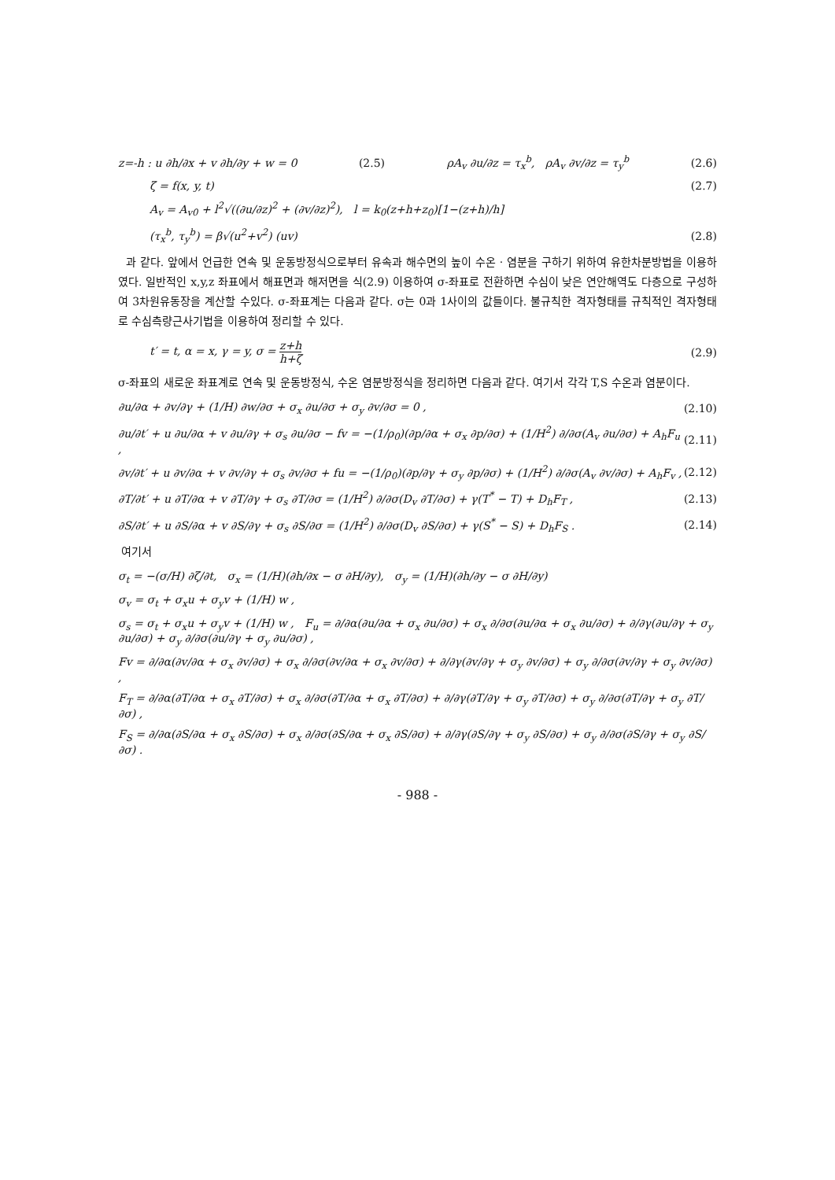z=-h : u ∂h/∂x + v ∂h/∂y + w = 0 (2.5) ρA<sub>v</sub> ∂u/∂z = τ<sub>x</sub><sup>b</sup>, ρA<sub>v</sub> ∂v/∂z = τ<sub>y</sub><sup>b</sup> (2.6)
ζ = f(x, y, t) (2.7)
A<sub>v</sub> = A<sub>v0</sub> + l<sup>2</sup>√((∂u/∂z)<sup>2</sup> + (∂v/∂z)<sup>2</sup>), l = k<sub>0</sub>(z+h+z<sub>0</sub>)[1−(z+h)/h]
(τ<sub>x</sub><sup>b</sup>, τ<sub>y</sub><sup>b</sup>) = β√(u<sup>2</sup>+v<sup>2</sup>) (uv) (2.8)
과 같다. 앞에서 언급한 연속 및 운동방정식으로부터 유속과 해수면의 높이 수온 · 염분을 구하기 위하여 유한차분방법을 이용하였다. 일반적인 x,y,z 좌표에서 해표면과 해저면을 식(2.9) 이용하여 σ-좌표로 전환하면 수심이 낮은 연안해역도 다층으로 구성하여 3차원유동장을 계산할 수있다. σ-좌표계는 다음과 같다. σ는 0과 1사이의 값들이다. 불규칙한 격자형태를 규칙적인 격자형태로 수심측량근사기법을 이용하여 정리할 수 있다.
t′ = t, α = x, γ = y, σ = z+h h+ζ (2.9)
σ-좌표의 새로운 좌표계로 연속 및 운동방정식, 수온 염분방정식을 정리하면 다음과 같다. 여기서 각각 T,S 수온과 염분이다.
∂u/∂α + ∂v/∂γ + (1/H) ∂w/∂σ + σ<sub>x</sub> ∂u/∂σ + σ<sub>y</sub> ∂v/∂σ = 0 , (2.10)
∂u/∂t′ + u ∂u/∂α + v ∂u/∂γ + σ<sub>s</sub> ∂u/∂σ − fv = −(1/ρ<sub>0</sub>)(∂p/∂α + σ<sub>x</sub> ∂p/∂σ) + (1/H<sup>2</sup>) ∂/∂σ(A<sub>v</sub> ∂u/∂σ) + A<sub>h</sub>F<sub>u</sub> , (2.11)
∂v/∂t′ + u ∂v/∂α + v ∂v/∂γ + σ<sub>s</sub> ∂v/∂σ + fu = −(1/ρ<sub>0</sub>)(∂p/∂γ + σ<sub>y</sub> ∂p/∂σ) + (1/H<sup>2</sup>) ∂/∂σ(A<sub>v</sub> ∂v/∂σ) + A<sub>h</sub>F<sub>v</sub> , (2.12)
∂T/∂t′ + u ∂T/∂α + v ∂T/∂γ + σ<sub>s</sub> ∂T/∂σ = (1/H<sup>2</sup>) ∂/∂σ(D<sub>v</sub> ∂T/∂σ) + γ(T<sup>*</sup> − T) + D<sub>h</sub>F<sub>T</sub> , (2.13)
∂S/∂t′ + u ∂S/∂α + v ∂S/∂γ + σ<sub>s</sub> ∂S/∂σ = (1/H<sup>2</sup>) ∂/∂σ(D<sub>v</sub> ∂S/∂σ) + γ(S<sup>*</sup> − S) + D<sub>h</sub>F<sub>S</sub> . (2.14)
여기서
σ<sub>t</sub> = −(σ/H) ∂ζ/∂t, σ<sub>x</sub> = (1/H)(∂h/∂x − σ ∂H/∂y), σ<sub>y</sub> = (1/H)(∂h/∂y − σ ∂H/∂y)
σ<sub>v</sub> = σ<sub>t</sub> + σ<sub>x</sub>u + σ<sub>y</sub>v + (1/H) w ,
σ<sub>s</sub> = σ<sub>t</sub> + σ<sub>x</sub>u + σ<sub>y</sub>v + (1/H) w , F<sub>u</sub> = ∂/∂α(∂u/∂α + σ<sub>x</sub> ∂u/∂σ) + σ<sub>x</sub> ∂/∂σ(∂u/∂α + σ<sub>x</sub> ∂u/∂σ) + ∂/∂γ(∂u/∂γ + σ<sub>y</sub> ∂u/∂σ) + σ<sub>y</sub> ∂/∂σ(∂u/∂γ + σ<sub>y</sub> ∂u/∂σ) ,
Fv = ∂/∂α(∂v/∂α + σ<sub>x</sub> ∂v/∂σ) + σ<sub>x</sub> ∂/∂σ(∂v/∂α + σ<sub>x</sub> ∂v/∂σ) + ∂/∂γ(∂v/∂γ + σ<sub>y</sub> ∂v/∂σ) + σ<sub>y</sub> ∂/∂σ(∂v/∂γ + σ<sub>y</sub> ∂v/∂σ) ,
F<sub>T</sub> = ∂/∂α(∂T/∂α + σ<sub>x</sub> ∂T/∂σ) + σ<sub>x</sub> ∂/∂σ(∂T/∂α + σ<sub>x</sub> ∂T/∂σ) + ∂/∂γ(∂T/∂γ + σ<sub>y</sub> ∂T/∂σ) + σ<sub>y</sub> ∂/∂σ(∂T/∂γ + σ<sub>y</sub> ∂T/∂σ) ,
F<sub>S</sub> = ∂/∂α(∂S/∂α + σ<sub>x</sub> ∂S/∂σ) + σ<sub>x</sub> ∂/∂σ(∂S/∂α + σ<sub>x</sub> ∂S/∂σ) + ∂/∂γ(∂S/∂γ + σ<sub>y</sub> ∂S/∂σ) + σ<sub>y</sub> ∂/∂σ(∂S/∂γ + σ<sub>y</sub> ∂S/∂σ) .
- 988 -